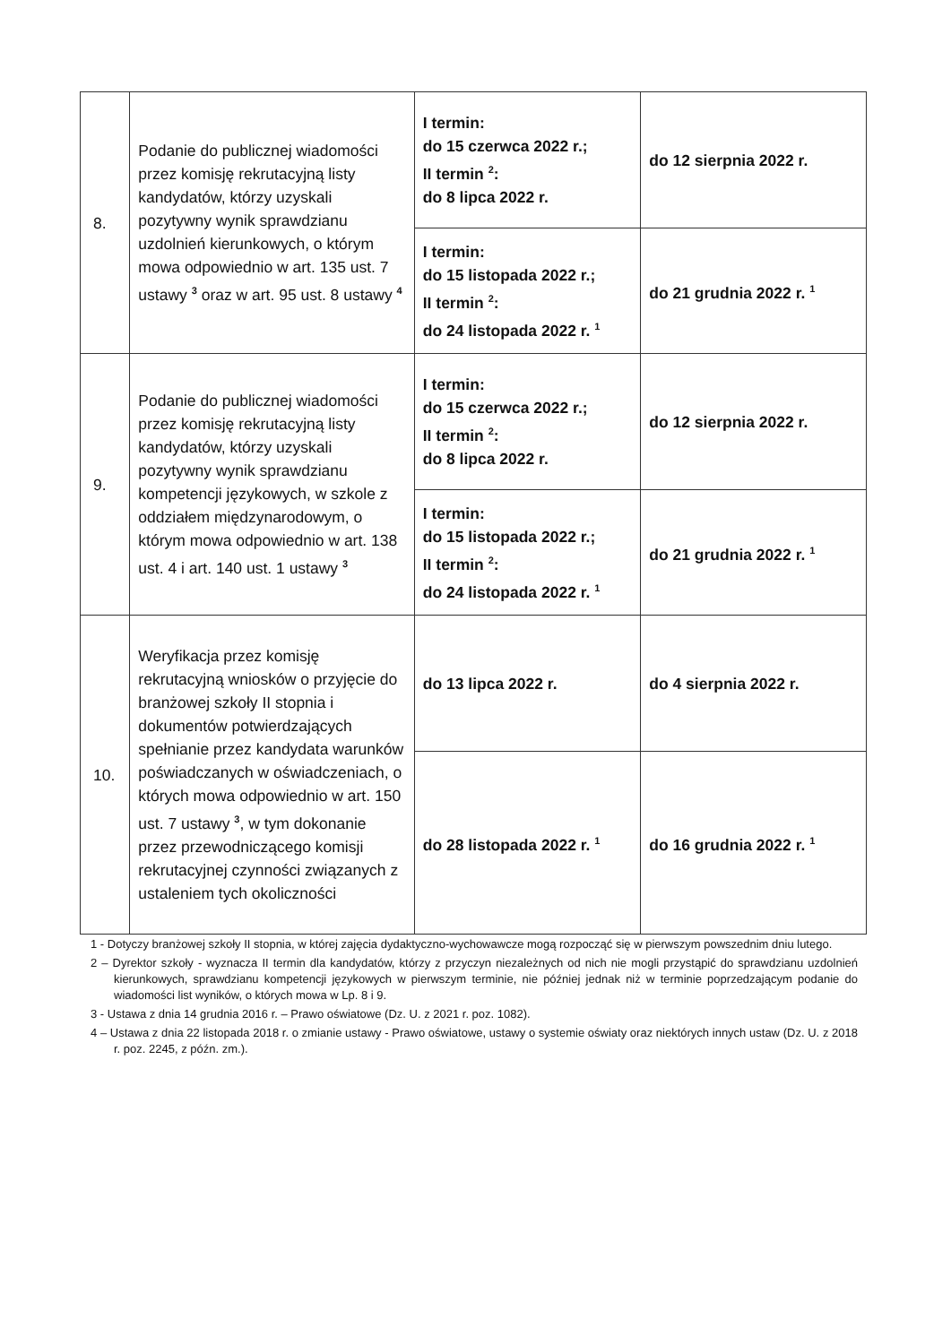| 8. | Podanie do publicznej wiadomości przez komisję rekrutacyjną listy kandydatów, którzy uzyskali pozytywny wynik sprawdzianu uzdolnień kierunkowych, o którym mowa odpowiednio w art. 135 ust. 7 ustawy <sup>3</sup> oraz w art. 95 ust. 8 ustawy <sup>4</sup> | I termin: do 15 czerwca 2022 r.; II termin <sup>2</sup>: do 8 lipca 2022 r. | do 12 sierpnia 2022 r. |
| | | I termin: do 15 listopada 2022 r.; II termin <sup>2</sup>: do 24 listopada 2022 r. <sup>1</sup> | do 21 grudnia 2022 r. <sup>1</sup> |
| 9. | Podanie do publicznej wiadomości przez komisję rekrutacyjną listy kandydatów, którzy uzyskali pozytywny wynik sprawdzianu kompetencji językowych, w szkole z oddziałem międzynarodowym, o którym mowa odpowiednio w art. 138 ust. 4 i art. 140 ust. 1 ustawy <sup>3</sup> | I termin: do 15 czerwca 2022 r.; II termin <sup>2</sup>: do 8 lipca 2022 r. | do 12 sierpnia 2022 r. |
| | | I termin: do 15 listopada 2022 r.; II termin <sup>2</sup>: do 24 listopada 2022 r. <sup>1</sup> | do 21 grudnia 2022 r. <sup>1</sup> |
| 10. | Weryfikacja przez komisję rekrutacyjną wniosków o przyjęcie do branżowej szkoły II stopnia i dokumentów potwierdzających spełnianie przez kandydata warunków poświadczanych w oświadczeniach, o których mowa odpowiednio w art. 150 ust. 7 ustawy <sup>3</sup>, w tym dokonanie przez przewodniczącego komisji rekrutacyjnej czynności związanych z ustaleniem tych okoliczności | do 13 lipca 2022 r. | do 4 sierpnia 2022 r. |
| | | do 28 listopada 2022 r. <sup>1</sup> | do 16 grudnia 2022 r. <sup>1</sup> |
1 - Dotyczy branżowej szkoły II stopnia, w której zajęcia dydaktyczno-wychowawcze mogą rozpocząć się w pierwszym powszednim dniu lutego.
2 – Dyrektor szkoły - wyznacza II termin dla kandydatów, którzy z przyczyn niezależnych od nich nie mogli przystąpić do sprawdzianu uzdolnień kierunkowych, sprawdzianu kompetencji językowych w pierwszym terminie, nie później jednak niż w terminie poprzedzającym podanie do wiadomości list wyników, o których mowa w Lp. 8 i 9.
3 - Ustawa z dnia 14 grudnia 2016 r. – Prawo oświatowe (Dz. U. z 2021 r. poz. 1082).
4 – Ustawa z dnia 22 listopada 2018 r. o zmianie ustawy - Prawo oświatowe, ustawy o systemie oświaty oraz niektórych innych ustaw (Dz. U. z 2018 r. poz. 2245, z późn. zm.).